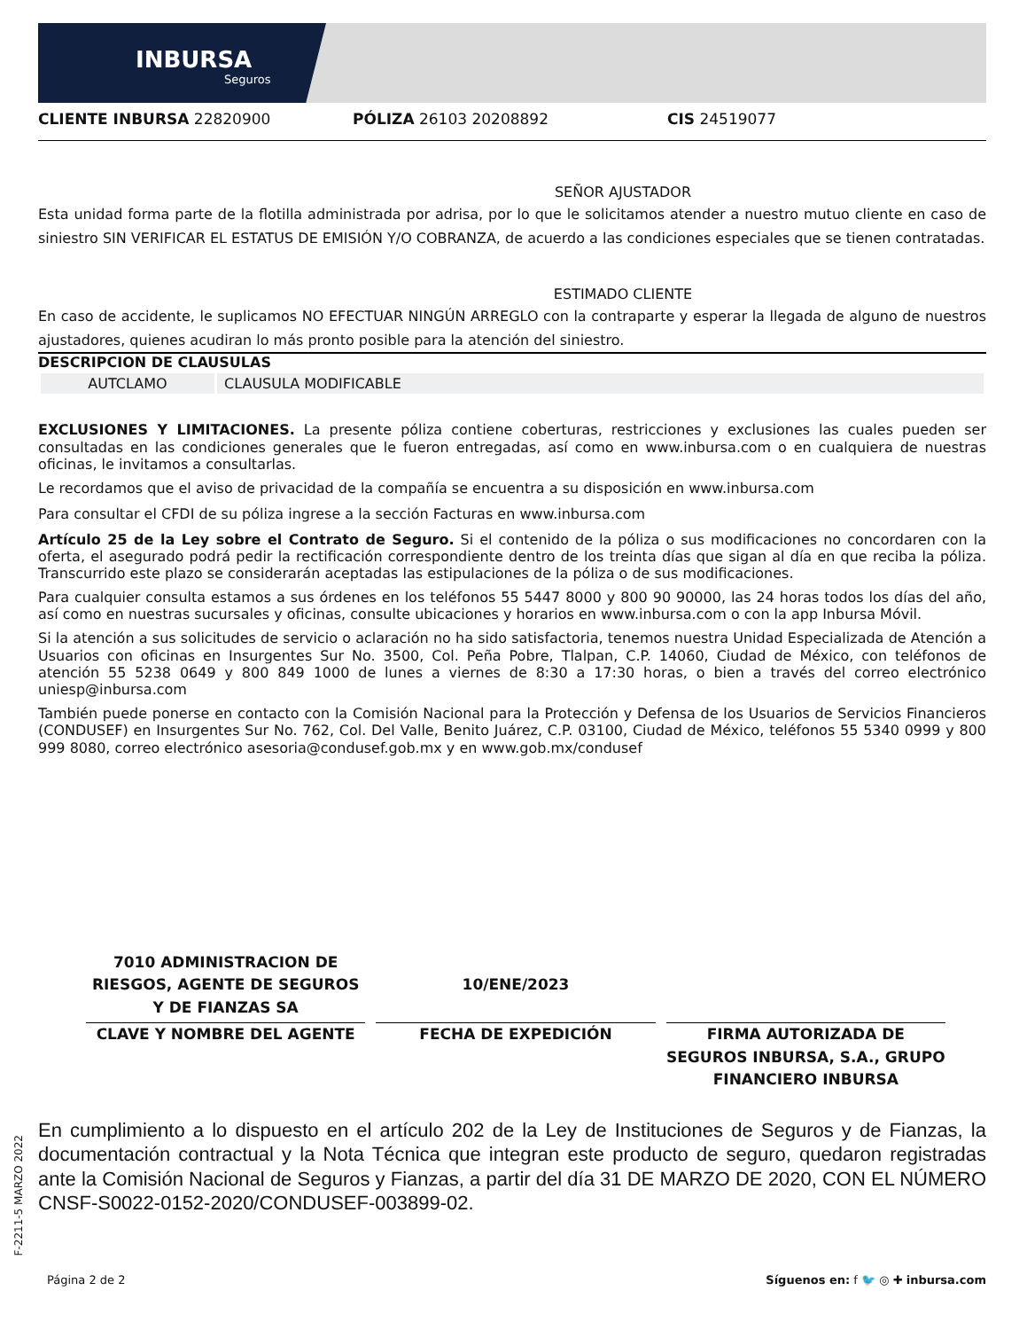INBURSA
Seguros
CLIENTE INBURSA 22820900 PÓLIZA 26103 20208892 CIS 24519077
SEÑOR AJUSTADOR
Esta unidad forma parte de la flotilla administrada por adrisa, por lo que le solicitamos atender a nuestro mutuo cliente en caso de siniestro SIN VERIFICAR EL ESTATUS DE EMISIÓN Y/O COBRANZA, de acuerdo a las condiciones especiales que se tienen contratadas.
ESTIMADO CLIENTE
En caso de accidente, le suplicamos NO EFECTUAR NINGÚN ARREGLO con la contraparte y esperar la llegada de alguno de nuestros ajustadores, quienes acudiran lo más pronto posible para la atención del siniestro.
DESCRIPCION DE CLAUSULAS
| AUTCLAMO | CLAUSULA MODIFICABLE |
EXCLUSIONES Y LIMITACIONES. La presente póliza contiene coberturas, restricciones y exclusiones las cuales pueden ser consultadas en las condiciones generales que le fueron entregadas, así como en www.inbursa.com o en cualquiera de nuestras oficinas, le invitamos a consultarlas.
Le recordamos que el aviso de privacidad de la compañía se encuentra a su disposición en www.inbursa.com
Para consultar el CFDI de su póliza ingrese a la sección Facturas en www.inbursa.com
Artículo 25 de la Ley sobre el Contrato de Seguro. Si el contenido de la póliza o sus modificaciones no concordaren con la oferta, el asegurado podrá pedir la rectificación correspondiente dentro de los treinta días que sigan al día en que reciba la póliza. Transcurrido este plazo se considerarán aceptadas las estipulaciones de la póliza o de sus modificaciones.
Para cualquier consulta estamos a sus órdenes en los teléfonos 55 5447 8000 y 800 90 90000, las 24 horas todos los días del año, así como en nuestras sucursales y oficinas, consulte ubicaciones y horarios en www.inbursa.com o con la app Inbursa Móvil.
Si la atención a sus solicitudes de servicio o aclaración no ha sido satisfactoria, tenemos nuestra Unidad Especializada de Atención a Usuarios con oficinas en Insurgentes Sur No. 3500, Col. Peña Pobre, Tlalpan, C.P. 14060, Ciudad de México, con teléfonos de atención 55 5238 0649 y 800 849 1000 de lunes a viernes de 8:30 a 17:30 horas, o bien a través del correo electrónico uniesp@inbursa.com
También puede ponerse en contacto con la Comisión Nacional para la Protección y Defensa de los Usuarios de Servicios Financieros (CONDUSEF) en Insurgentes Sur No. 762, Col. Del Valle, Benito Juárez, C.P. 03100, Ciudad de México, teléfonos 55 5340 0999 y 800 999 8080, correo electrónico asesoria@condusef.gob.mx y en www.gob.mx/condusef
7010 ADMINISTRACION DE RIESGOS, AGENTE DE SEGUROS Y DE FIANZAS SA
CLAVE Y NOMBRE DEL AGENTE
10/ENE/2023
FECHA DE EXPEDICIÓN
FIRMA AUTORIZADA DE SEGUROS INBURSA, S.A., GRUPO FINANCIERO INBURSA
En cumplimiento a lo dispuesto en el artículo 202 de la Ley de Instituciones de Seguros y de Fianzas, la documentación contractual y la Nota Técnica que integran este producto de seguro, quedaron registradas ante la Comisión Nacional de Seguros y Fianzas, a partir del día 31 DE MARZO DE 2020, CON EL NÚMERO CNSF-S0022-0152-2020/CONDUSEF-003899-02.
Página 2 de 2 Síguenos en: f 🐦 ◎ ✚ inbursa.com
F-2211-5 MARZO 2022